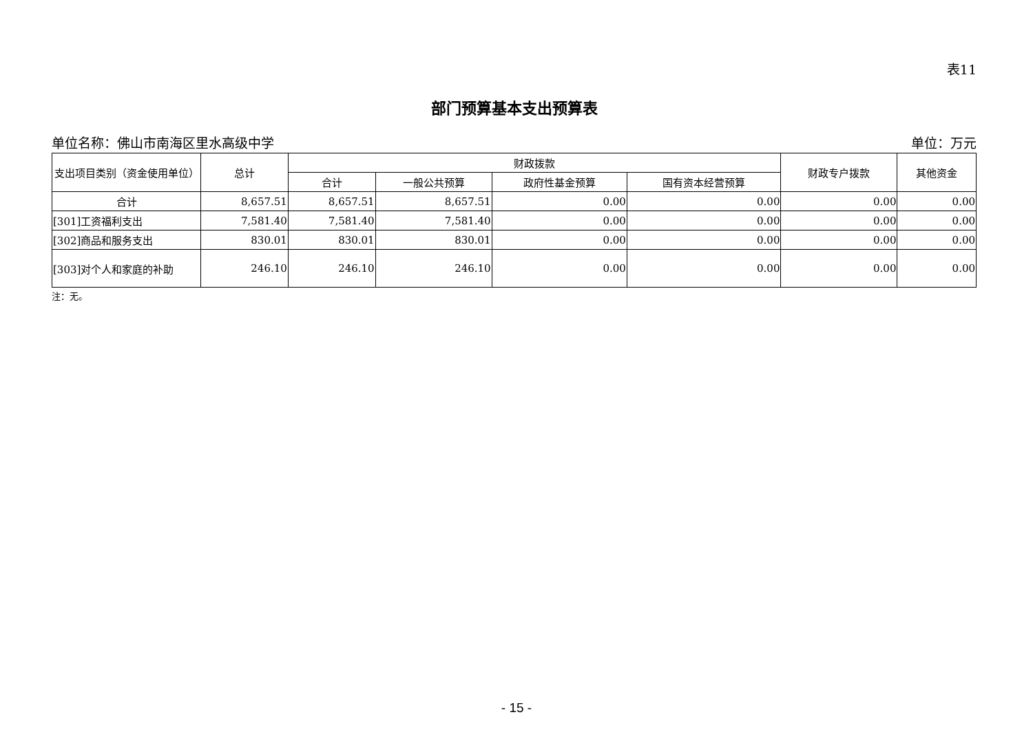表11
部门预算基本支出预算表
单位名称：佛山市南海区里水高级中学 单位：万元
| 支出项目类别（资金使用单位） | 总计 | 财政拨款 | | | | 财政专户拨款 | 其他资金 |
| --- | --- | --- | --- | --- | --- | --- | --- |
| | | 合计 | 一般公共预算 | 政府性基金预算 | 国有资本经营预算 | | |
| 合计 | 8,657.51 | 8,657.51 | 8,657.51 | 0.00 | 0.00 | 0.00 | 0.00 |
| [301]工资福利支出 | 7,581.40 | 7,581.40 | 7,581.40 | 0.00 | 0.00 | 0.00 | 0.00 |
| [302]商品和服务支出 | 830.01 | 830.01 | 830.01 | 0.00 | 0.00 | 0.00 | 0.00 |
| [303]对个人和家庭的补助 | 246.10 | 246.10 | 246.10 | 0.00 | 0.00 | 0.00 | 0.00 |
注：无。
- 15 -